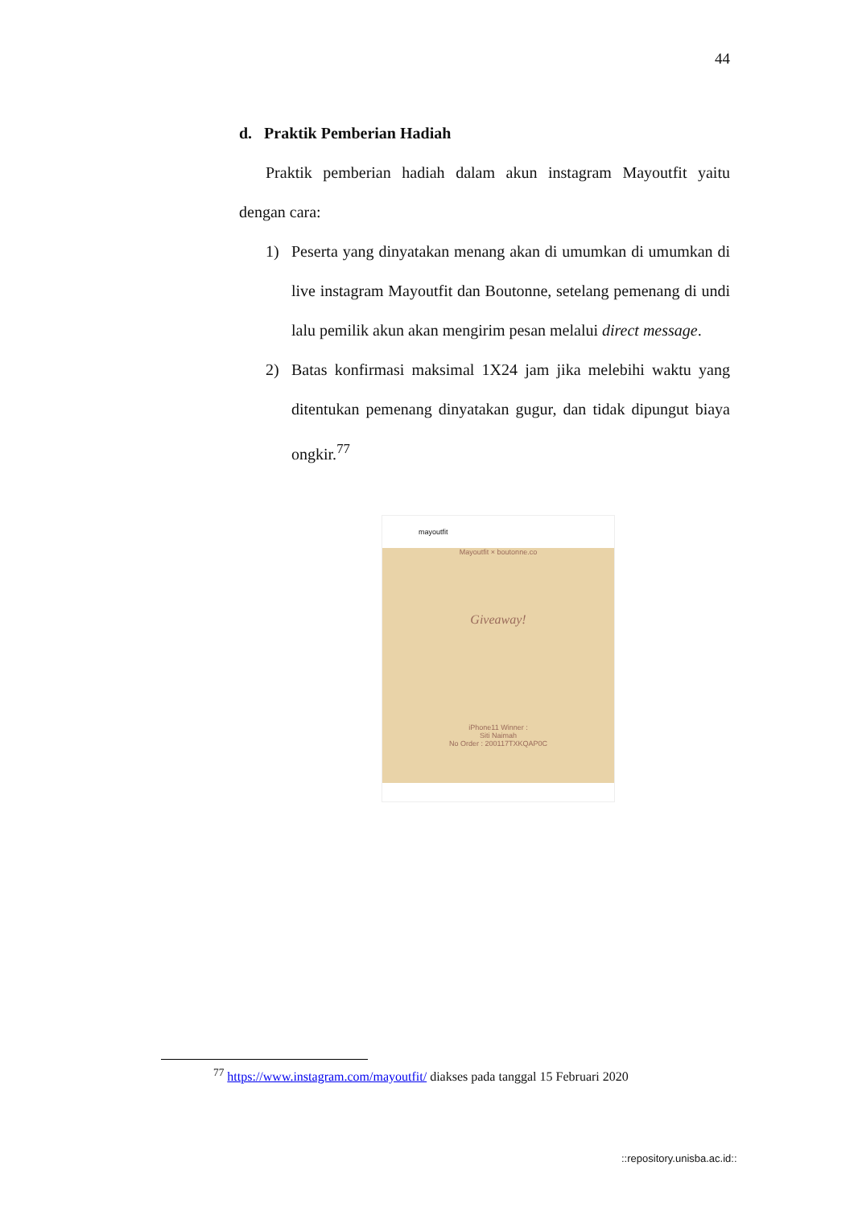44
d. Praktik Pemberian Hadiah
Praktik pemberian hadiah dalam akun instagram Mayoutfit yaitu dengan cara:
1) Peserta yang dinyatakan menang akan di umumkan di umumkan di live instagram Mayoutfit dan Boutonne, setelang pemenang di undi lalu pemilik akun akan mengirim pesan melalui direct message.
2) Batas konfirmasi maksimal 1X24 jam jika melebihi waktu yang ditentukan pemenang dinyatakan gugur, dan tidak dipungut biaya ongkir.<sup>77</sup>
mayoutfit
Mayoutfit × boutonne.co
Giveaway!
iPhone11 Winner :
Siti Naimah
No Order : 200117TXKQAP0C
<sup>77</sup> https://www.instagram.com/mayoutfit/ diakses pada tanggal 15 Februari 2020
::repository.unisba.ac.id::